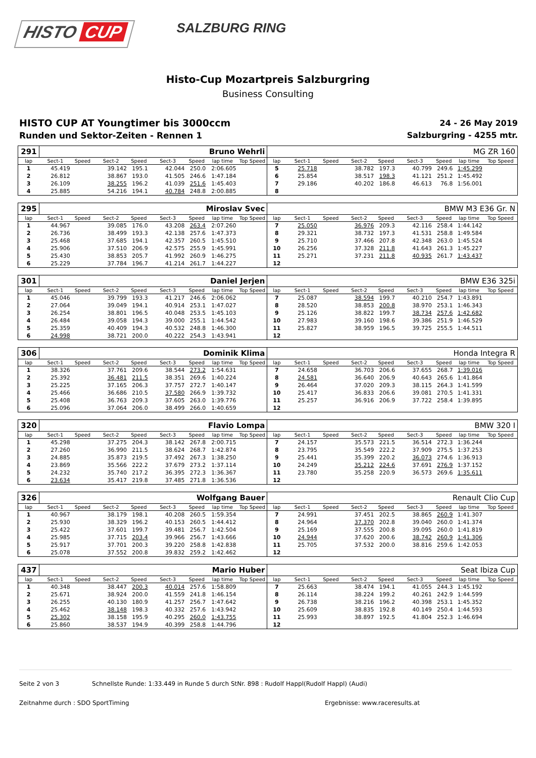HISTO CUP
SALZBURG RING
Histo-Cup Mozartpreis Salzburgring
Business Consulting
HISTO CUP AT Youngtimer bis 3000ccm
Runden und Sektor-Zeiten - Rennen 1
24 - 26 May 2019
Salzburgring - 4255 mtr.
| 291 | Bruno Wehrli | | | | | | | | MG ZR 160 | | | | | | | | |
| lap | Sect-1 | Speed | Sect-2 | Speed | Sect-3 | Speed | lap time | Top Speed | lap | Sect-1 | Speed | Sect-2 | Speed | Sect-3 | Speed | lap time | Top Speed |
| 1 | 45.419 | | 39.142 | 195.1 | 42.044 | 250.0 | 2:06.605 | | 5 | 25.718 | | 38.782 | 197.3 | 40.799 | 249.6 | 1:45.299 | |
| 2 | 26.812 | | 38.867 | 193.0 | 41.505 | 246.6 | 1:47.184 | | 6 | 25.854 | | 38.517 | 198.3 | 41.121 | 251.2 | 1:45.492 | |
| 3 | 26.109 | | 38.255 | 196.2 | 41.039 | 251.6 | 1:45.403 | | 7 | 29.186 | | 40.202 | 186.8 | 46.613 | 76.8 | 1:56.001 | |
| 4 | 25.885 | | 54.216 | 194.1 | 40.784 | 248.8 | 2:00.885 | | 8 | | | | | | | | |
| 295 | Miroslav Svec | | | | | | | | BMW M3 E36 Gr. N | | | | | | | | |
| lap | Sect-1 | Speed | Sect-2 | Speed | Sect-3 | Speed | lap time | Top Speed | lap | Sect-1 | Speed | Sect-2 | Speed | Sect-3 | Speed | lap time | Top Speed |
| 1 | 44.967 | | 39.085 | 176.0 | 43.208 | 263.4 | 2:07.260 | | 7 | 25.050 | | 36.976 | 209.3 | 42.116 | 258.4 | 1:44.142 | |
| 2 | 26.736 | | 38.499 | 193.3 | 42.138 | 257.6 | 1:47.373 | | 8 | 29.321 | | 38.732 | 197.3 | 41.531 | 258.8 | 1:49.584 | |
| 3 | 25.468 | | 37.685 | 194.1 | 42.357 | 260.5 | 1:45.510 | | 9 | 25.710 | | 37.466 | 207.8 | 42.348 | 263.0 | 1:45.524 | |
| 4 | 25.906 | | 37.510 | 206.9 | 42.575 | 255.9 | 1:45.991 | | 10 | 26.256 | | 37.328 | 211.8 | 41.643 | 261.3 | 1:45.227 | |
| 5 | 25.430 | | 38.853 | 205.7 | 41.992 | 260.9 | 1:46.275 | | 11 | 25.271 | | 37.231 | 211.8 | 40.935 | 261.7 | 1:43.437 | |
| 6 | 25.229 | | 37.784 | 196.7 | 41.214 | 261.7 | 1:44.227 | | 12 | | | | | | | | |
| 301 | Daniel Jerjen | | | | | | | | BMW E36 325i | | | | | | | | |
| lap | Sect-1 | Speed | Sect-2 | Speed | Sect-3 | Speed | lap time | Top Speed | lap | Sect-1 | Speed | Sect-2 | Speed | Sect-3 | Speed | lap time | Top Speed |
| 1 | 45.046 | | 39.799 | 193.3 | 41.217 | 246.6 | 2:06.062 | | 7 | 25.087 | | 38.594 | 199.7 | 40.210 | 254.7 | 1:43.891 | |
| 2 | 27.064 | | 39.049 | 194.1 | 40.914 | 253.1 | 1:47.027 | | 8 | 28.520 | | 38.853 | 200.8 | 38.970 | 253.1 | 1:46.343 | |
| 3 | 26.254 | | 38.801 | 196.5 | 40.048 | 253.5 | 1:45.103 | | 9 | 25.126 | | 38.822 | 199.7 | 38.734 | 257.6 | 1:42.682 | |
| 4 | 26.484 | | 39.058 | 194.3 | 39.000 | 255.1 | 1:44.542 | | 10 | 27.983 | | 39.160 | 198.6 | 39.386 | 251.9 | 1:46.529 | |
| 5 | 25.359 | | 40.409 | 194.3 | 40.532 | 248.8 | 1:46.300 | | 11 | 25.827 | | 38.959 | 196.5 | 39.725 | 255.5 | 1:44.511 | |
| 6 | 24.998 | | 38.721 | 200.0 | 40.222 | 254.3 | 1:43.941 | | 12 | | | | | | | | |
| 306 | Dominik Klima | | | | | | | | Honda Integra R | | | | | | | | |
| lap | Sect-1 | Speed | Sect-2 | Speed | Sect-3 | Speed | lap time | Top Speed | lap | Sect-1 | Speed | Sect-2 | Speed | Sect-3 | Speed | lap time | Top Speed |
| 1 | 38.326 | | 37.761 | 209.6 | 38.544 | 273.2 | 1:54.631 | | 7 | 24.658 | | 36.703 | 206.6 | 37.655 | 268.7 | 1:39.016 | |
| 2 | 25.392 | | 36.481 | 211.5 | 38.351 | 269.6 | 1:40.224 | | 8 | 24.581 | | 36.640 | 206.9 | 40.643 | 265.6 | 1:41.864 | |
| 3 | 25.225 | | 37.165 | 206.3 | 37.757 | 272.7 | 1:40.147 | | 9 | 26.464 | | 37.020 | 209.3 | 38.115 | 264.3 | 1:41.599 | |
| 4 | 25.466 | | 36.686 | 210.5 | 37.580 | 266.9 | 1:39.732 | | 10 | 25.417 | | 36.833 | 206.6 | 39.081 | 270.5 | 1:41.331 | |
| 5 | 25.408 | | 36.763 | 209.3 | 37.605 | 263.0 | 1:39.776 | | 11 | 25.257 | | 36.916 | 206.9 | 37.722 | 258.4 | 1:39.895 | |
| 6 | 25.096 | | 37.064 | 206.0 | 38.499 | 266.0 | 1:40.659 | | 12 | | | | | | | | |
| 320 | Flavio Lompa | | | | | | | | BMW 320 I | | | | | | | | |
| lap | Sect-1 | Speed | Sect-2 | Speed | Sect-3 | Speed | lap time | Top Speed | lap | Sect-1 | Speed | Sect-2 | Speed | Sect-3 | Speed | lap time | Top Speed |
| 1 | 45.298 | | 37.275 | 204.3 | 38.142 | 267.8 | 2:00.715 | | 7 | 24.157 | | 35.573 | 221.5 | 36.514 | 272.3 | 1:36.244 | |
| 2 | 27.260 | | 36.990 | 211.5 | 38.624 | 268.7 | 1:42.874 | | 8 | 23.795 | | 35.549 | 222.2 | 37.909 | 275.5 | 1:37.253 | |
| 3 | 24.885 | | 35.873 | 219.5 | 37.492 | 267.3 | 1:38.250 | | 9 | 25.441 | | 35.399 | 220.2 | 36.073 | 274.6 | 1:36.913 | |
| 4 | 23.869 | | 35.566 | 222.2 | 37.679 | 273.2 | 1:37.114 | | 10 | 24.249 | | 35.212 | 224.6 | 37.691 | 276.9 | 1:37.152 | |
| 5 | 24.232 | | 35.740 | 217.2 | 36.395 | 272.3 | 1:36.367 | | 11 | 23.780 | | 35.258 | 220.9 | 36.573 | 269.6 | 1:35.611 | |
| 6 | 23.634 | | 35.417 | 219.8 | 37.485 | 271.8 | 1:36.536 | | 12 | | | | | | | | |
| 326 | Wolfgang Bauer | | | | | | | | Renault Clio Cup | | | | | | | | |
| lap | Sect-1 | Speed | Sect-2 | Speed | Sect-3 | Speed | lap time | Top Speed | lap | Sect-1 | Speed | Sect-2 | Speed | Sect-3 | Speed | lap time | Top Speed |
| 1 | 40.967 | | 38.179 | 198.1 | 40.208 | 260.5 | 1:59.354 | | 7 | 24.991 | | 37.451 | 202.5 | 38.865 | 260.9 | 1:41.307 | |
| 2 | 25.930 | | 38.329 | 196.2 | 40.153 | 260.5 | 1:44.412 | | 8 | 24.964 | | 37.370 | 202.8 | 39.040 | 260.0 | 1:41.374 | |
| 3 | 25.422 | | 37.601 | 199.7 | 39.481 | 256.7 | 1:42.504 | | 9 | 25.169 | | 37.555 | 200.8 | 39.095 | 260.0 | 1:41.819 | |
| 4 | 25.985 | | 37.715 | 203.4 | 39.966 | 256.7 | 1:43.666 | | 10 | 24.944 | | 37.620 | 200.6 | 38.742 | 260.9 | 1:41.306 | |
| 5 | 25.917 | | 37.701 | 200.3 | 39.220 | 258.8 | 1:42.838 | | 11 | 25.705 | | 37.532 | 200.0 | 38.816 | 259.6 | 1:42.053 | |
| 6 | 25.078 | | 37.552 | 200.8 | 39.832 | 259.2 | 1:42.462 | | 12 | | | | | | | | |
| 437 | Mario Huber | | | | | | | | Seat Ibiza Cup | | | | | | | | |
| lap | Sect-1 | Speed | Sect-2 | Speed | Sect-3 | Speed | lap time | Top Speed | lap | Sect-1 | Speed | Sect-2 | Speed | Sect-3 | Speed | lap time | Top Speed |
| 1 | 40.348 | | 38.447 | 200.3 | 40.014 | 257.6 | 1:58.809 | | 7 | 25.663 | | 38.474 | 194.1 | 41.055 | 244.3 | 1:45.192 | |
| 2 | 25.671 | | 38.924 | 200.0 | 41.559 | 241.8 | 1:46.154 | | 8 | 26.114 | | 38.224 | 199.2 | 40.261 | 242.9 | 1:44.599 | |
| 3 | 26.255 | | 40.130 | 180.9 | 41.257 | 256.7 | 1:47.642 | | 9 | 26.738 | | 38.216 | 196.2 | 40.398 | 253.1 | 1:45.352 | |
| 4 | 25.462 | | 38.148 | 198.3 | 40.332 | 257.6 | 1:43.942 | | 10 | 25.609 | | 38.835 | 192.8 | 40.149 | 250.4 | 1:44.593 | |
| 5 | 25.302 | | 38.158 | 195.9 | 40.295 | 260.0 | 1:43.755 | | 11 | 25.993 | | 38.897 | 192.5 | 41.804 | 252.3 | 1:46.694 | |
| 6 | 25.860 | | 38.537 | 194.9 | 40.399 | 258.8 | 1:44.796 | | 12 | | | | | | | | |
Seite 2 von 3 Schnellste Runde: 1:33.449 in Runde 5 durch StNr. 898 : Rudolf Happl(Rudolf Happl) (Audi)
Zeitnahme durch : SDO SportTiming Ergebnisse: www.raceresults.at